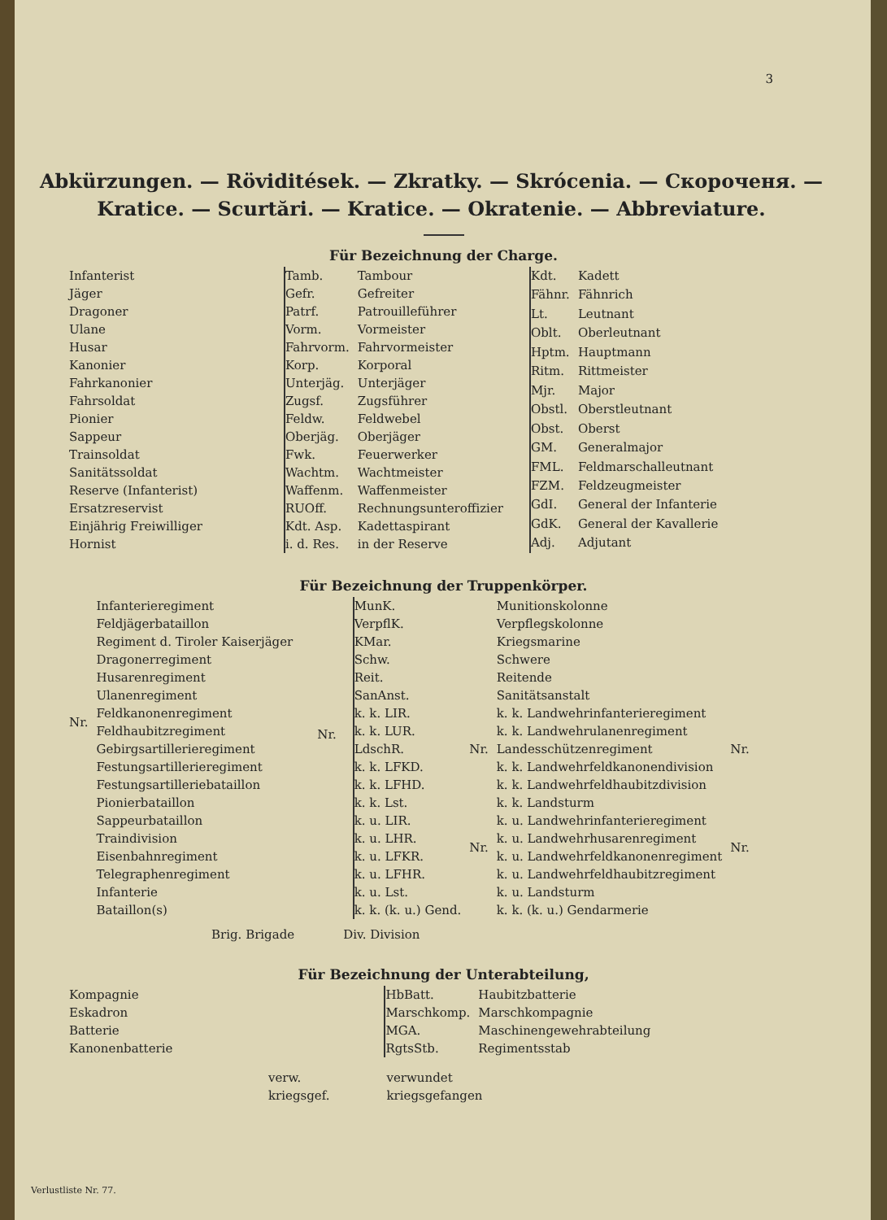3
Abkürzungen. — Röviditések. — Zkratky. — Skrócenia. — Скороченя. — Kratice. — Scurtări. — Kratice. — Okratenie. — Abbreviature.
Für Bezeichnung der Charge.
| Infanterist |
| Jäger |
| Dragoner |
| Ulane |
| Husar |
| Kanonier |
| Fahrkanonier |
| Fahrsoldat |
| Pionier |
| Sappeur |
| Trainsoldat |
| Sanitätssoldat |
| Reserve (Infanterist) |
| Ersatzreservist |
| Einjährig Freiwilliger |
| Hornist |
| Tamb. | Tambour |
| Gefr. | Gefreiter |
| Patrf. | Patrouilleführer |
| Vorm. | Vormeister |
| Fahrvorm. | Fahrvormeister |
| Korp. | Korporal |
| Unterjäg. | Unterjäger |
| Zugsf. | Zugsführer |
| Feldw. | Feldwebel |
| Oberjäg. | Oberjäger |
| Fwk. | Feuerwerker |
| Wachtm. | Wachtmeister |
| Waffenm. | Waffenmeister |
| RUOff. | Rechnungsunteroffizier |
| Kdt. Asp. | Kadettaspirant |
| i. d. Res. | in der Reserve |
| Kdt. | Kadett |
| Fähnr. | Fähnrich |
| Lt. | Leutnant |
| Oblt. | Oberleutnant |
| Hptm. | Hauptmann |
| Ritm. | Rittmeister |
| Mjr. | Major |
| Obstl. | Oberstleutnant |
| Obst. | Oberst |
| GM. | Generalmajor |
| FML. | Feldmarschalleutnant |
| FZM. | Feldzeugmeister |
| GdI. | General der Infanterie |
| GdK. | General der Kavallerie |
| Adj. | Adjutant |
Für Bezeichnung der Truppenkörper.
| Nr. | Infanterieregiment |
| | Feldjägerbataillon |
| | Regiment d. Tiroler Kaiserjäger |
| | Dragonerregiment |
| | Husarenregiment |
| | Ulanenregiment |
| | Feldkanonenregiment |
| | Feldhaubitzregiment |
| | Gebirgsartillerieregiment |
| | Festungsartillerieregiment |
| | Festungsartilleriebataillon |
| | Pionierbataillon |
| | Sappeurbataillon |
| | Traindivision |
| | Eisenbahnregiment |
| | Telegraphenregiment |
| | Infanterie |
| | Bataillon(s) |
Nr.
| MunK. | | Munitionskolonne | |
| VerpflK. | | Verpflegskolonne | |
| KMar. | | Kriegsmarine | |
| Schw. | | Schwere | |
| Reit. | | Reitende | |
| SanAnst. | | Sanitätsanstalt | |
| k. k. LIR. | Nr. | k. k. Landwehrinfanterieregiment | Nr. |
| k. k. LUR. | | k. k. Landwehrulanenregiment | |
| LdschR. | | Landesschützenregiment | |
| k. k. LFKD. | | k. k. Landwehrfeldkanonendivision | |
| k. k. LFHD. | | k. k. Landwehrfeldhaubitzdivision | |
| k. k. Lst. | | k. k. Landsturm | |
| k. u. LIR. | Nr. | k. u. Landwehrinfanterieregiment | Nr. |
| k. u. LHR. | | k. u. Landwehrhusarenregiment | |
| k. u. LFKR. | | k. u. Landwehrfeldkanonenregiment | |
| k. u. LFHR. | | k. u. Landwehrfeldhaubitzregiment | |
| k. u. Lst. | | k. u. Landsturm | |
| k. k. (k. u.) Gend. | | k. k. (k. u.) Gendarmerie | |
Brig. Brigade Div. Division
Für Bezeichnung der Unterabteilung,
| Kompagnie |
| Eskadron |
| Batterie |
| Kanonenbatterie |
| HbBatt. | Haubitzbatterie |
| Marschkomp. | Marschkompagnie |
| MGA. | Maschinengewehrabteilung |
| RgtsStb. | Regimentsstab |
| verw. | verwundet |
| kriegsgef. | kriegsgefangen |
Verlustliste Nr. 77.